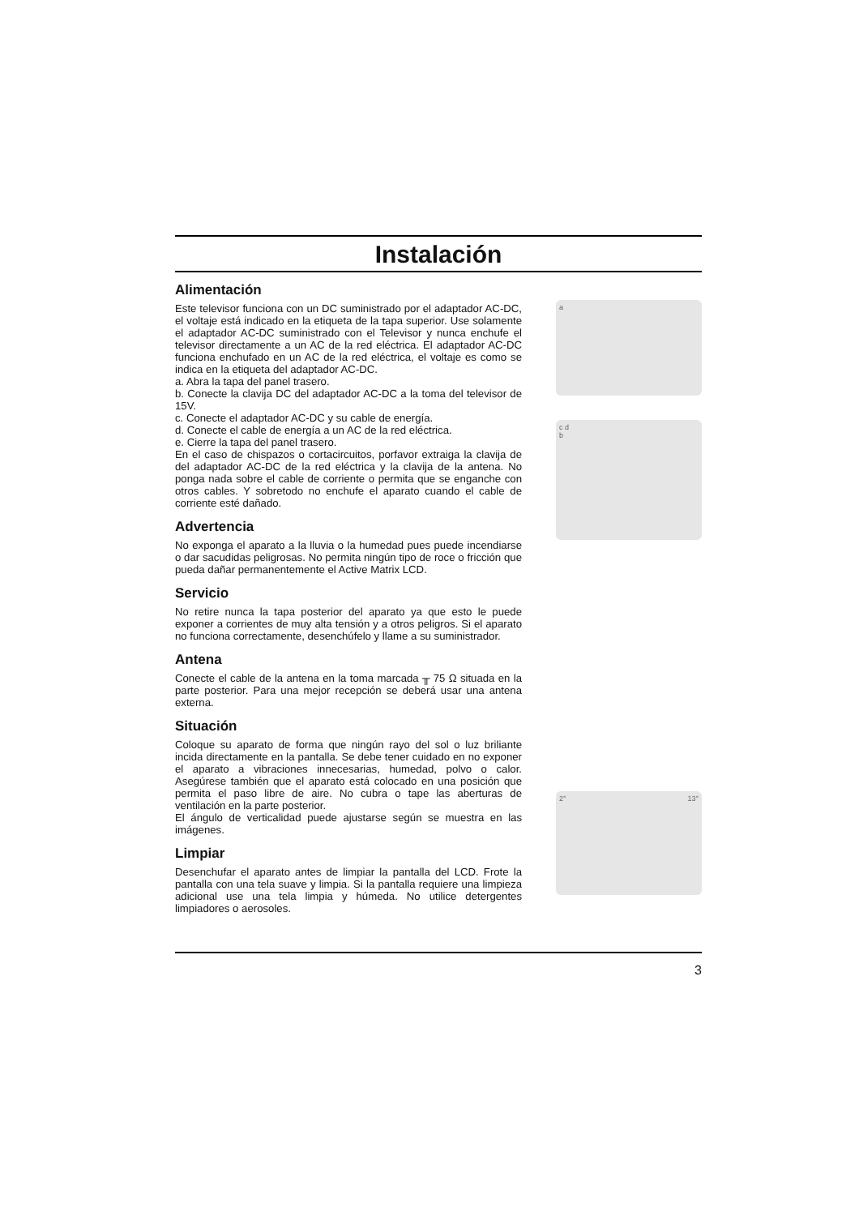Instalación
Alimentación
Este televisor funciona con un DC suministrado por el adaptador AC-DC, el voltaje está indicado en la etiqueta de la tapa superior. Use solamente el adaptador AC-DC suministrado con el Televisor y nunca enchufe el televisor directamente a un AC de la red eléctrica. El adaptador AC-DC funciona enchufado en un AC de la red eléctrica, el voltaje es como se indica en la etiqueta del adaptador AC-DC.
a. Abra la tapa del panel trasero.
b. Conecte la clavija DC del adaptador AC-DC a la toma del televisor de 15V.
c. Conecte el adaptador AC-DC y su cable de energía.
d. Conecte el cable de energía a un AC de la red eléctrica.
e. Cierre la tapa del panel trasero.
En el caso de chispazos o cortacircuitos, porfavor extraiga la clavija de del adaptador AC-DC de la red eléctrica y la clavija de la antena. No ponga nada sobre el cable de corriente o permita que se enganche con otros cables. Y sobretodo no enchufe el aparato cuando el cable de corriente esté dañado.
Advertencia
No exponga el aparato a la lluvia o la humedad pues puede incendiarse o dar sacudidas peligrosas. No permita ningún tipo de roce o fricción que pueda dañar permanentemente el Active Matrix LCD.
Servicio
No retire nunca la tapa posterior del aparato ya que esto le puede exponer a corrientes de muy alta tensión y a otros peligros. Si el aparato no funciona correctamente, desenchúfelo y llame a su suministrador.
Antena
Conecte el cable de la antena en la toma marcada ╥ 75 Ω situada en la parte posterior. Para una mejor recepción se deberá usar una antena externa.
Situación
Coloque su aparato de forma que ningún rayo del sol o luz briliante incida directamente en la pantalla. Se debe tener cuidado en no exponer el aparato a vibraciones innecesarias, humedad, polvo o calor. Asegúrese también que el aparato está colocado en una posición que permita el paso libre de aire. No cubra o tape las aberturas de ventilación en la parte posterior.
El ángulo de verticalidad puede ajustarse según se muestra en las imágenes.
Limpiar
Desenchufar el aparato antes de limpiar la pantalla del LCD. Frote la pantalla con una tela suave y limpia. Si la pantalla requiere una limpieza adicional use una tela limpia y húmeda. No utilice detergentes limpiadores o aerosoles.
a
c d
b
2° 13°
3